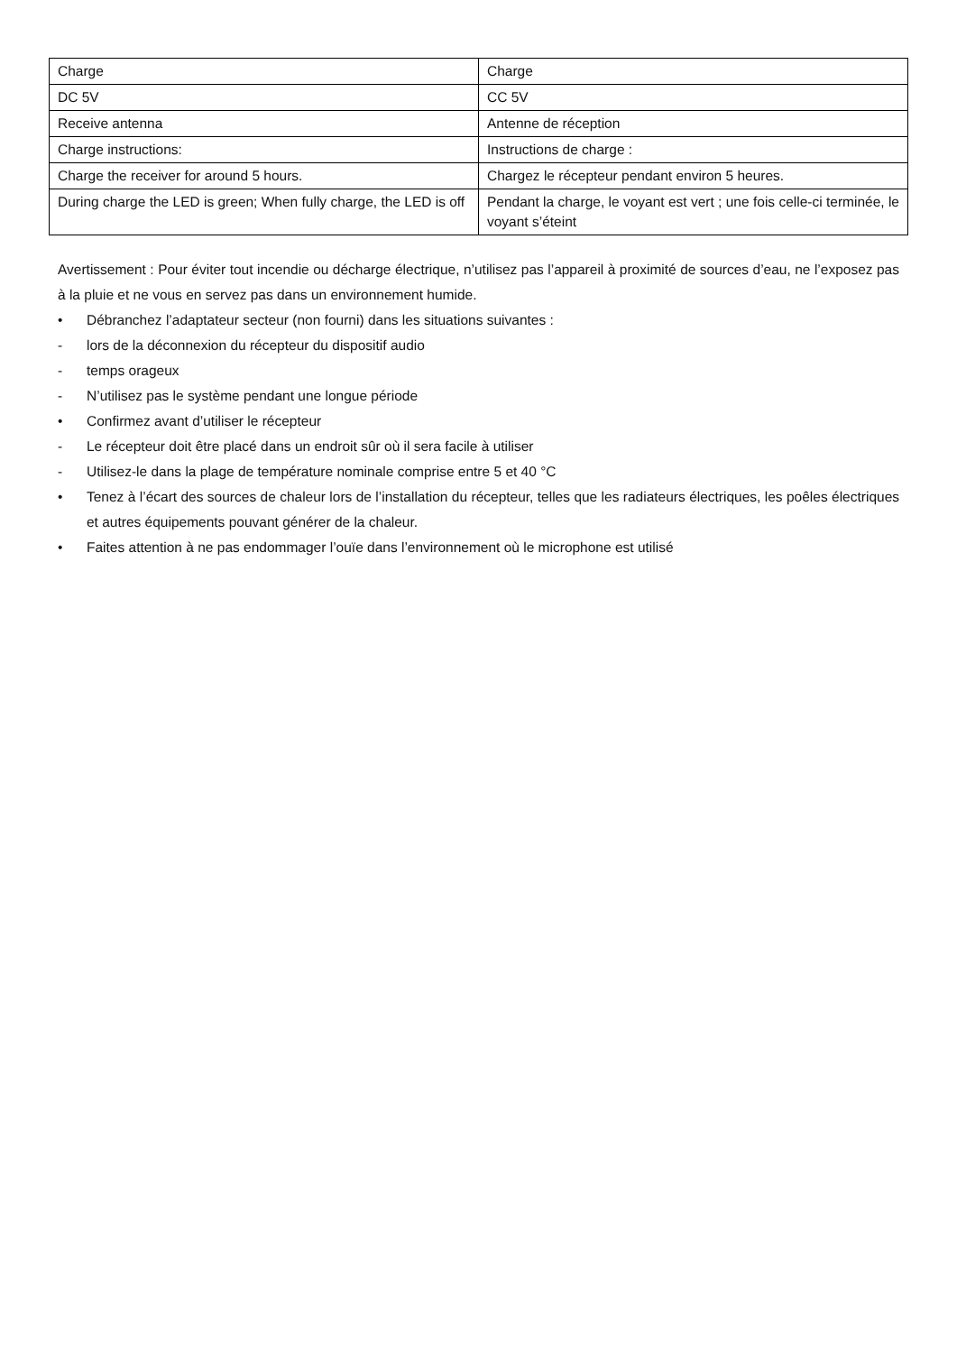| Charge | Charge |
| DC 5V | CC 5V |
| Receive antenna | Antenne de réception |
| Charge instructions: | Instructions de charge : |
| Charge the receiver for around 5 hours. | Chargez le récepteur pendant environ 5 heures. |
| During charge the LED is green; When fully charge, the LED is off | Pendant la charge, le voyant est vert ; une fois celle-ci terminée, le voyant s’éteint |
Avertissement : Pour éviter tout incendie ou décharge électrique, n’utilisez pas l’appareil à proximité de sources d’eau, ne l’exposez pas à la pluie et ne vous en servez pas dans un environnement humide.
• Débranchez l’adaptateur secteur (non fourni) dans les situations suivantes :
- lors de la déconnexion du récepteur du dispositif audio
- temps orageux
- N’utilisez pas le système pendant une longue période
• Confirmez avant d’utiliser le récepteur
- Le récepteur doit être placé dans un endroit sûr où il sera facile à utiliser
- Utilisez-le dans la plage de température nominale comprise entre 5 et 40 °C
• Tenez à l’écart des sources de chaleur lors de l’installation du récepteur, telles que les radiateurs électriques, les poêles électriques et autres équipements pouvant générer de la chaleur.
• Faites attention à ne pas endommager l’ouïe dans l’environnement où le microphone est utilisé